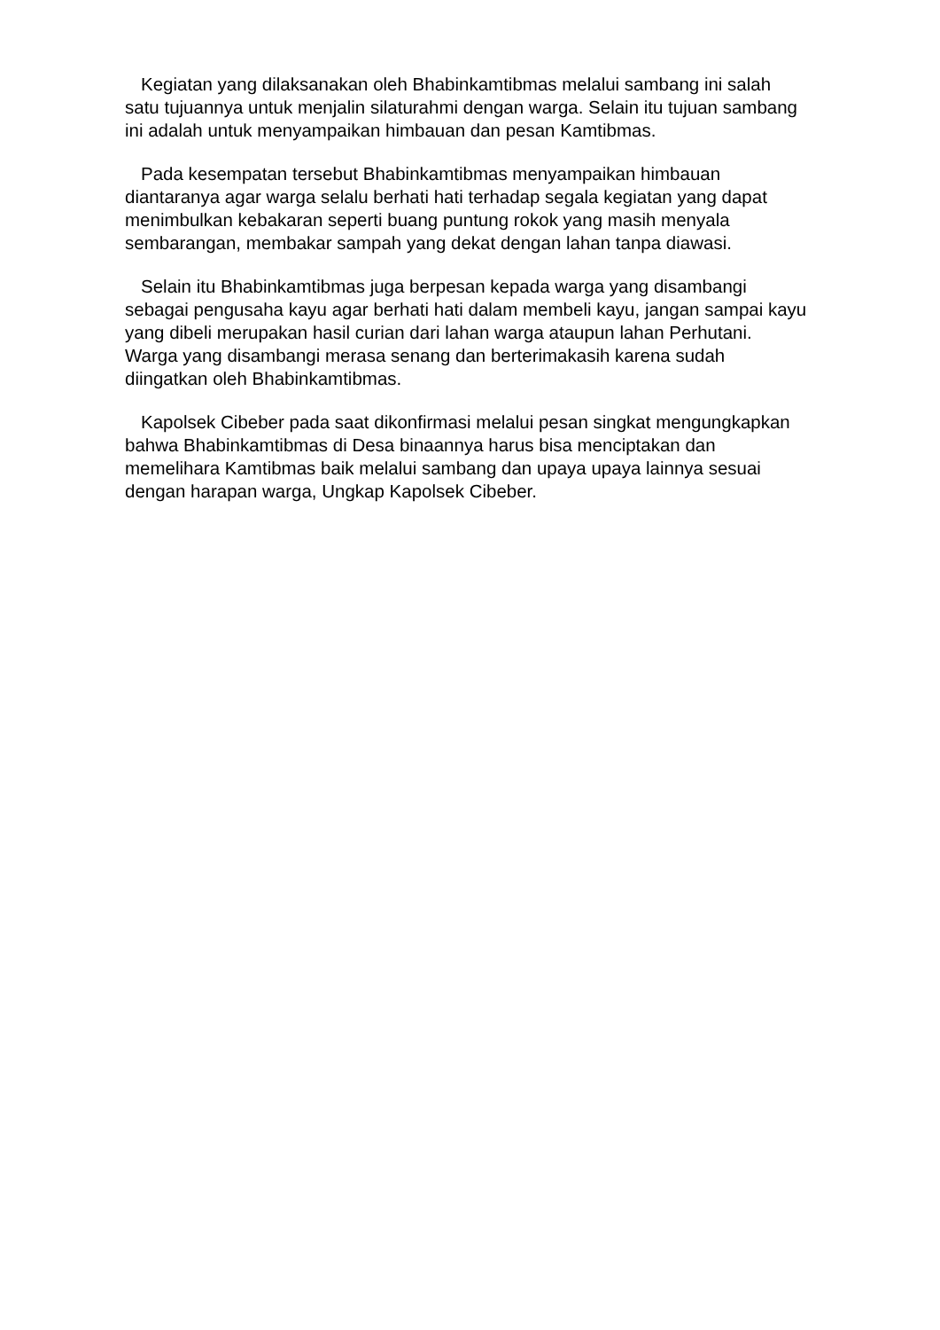Kegiatan yang dilaksanakan oleh Bhabinkamtibmas melalui sambang ini salah satu tujuannya untuk menjalin silaturahmi dengan warga. Selain itu tujuan sambang ini adalah untuk menyampaikan himbauan dan pesan Kamtibmas.
Pada kesempatan tersebut Bhabinkamtibmas menyampaikan himbauan diantaranya agar warga selalu berhati hati terhadap segala kegiatan yang dapat menimbulkan kebakaran seperti buang puntung rokok yang masih menyala sembarangan, membakar sampah yang dekat dengan lahan tanpa diawasi.
Selain itu Bhabinkamtibmas juga berpesan kepada warga yang disambangi sebagai pengusaha kayu agar berhati hati dalam membeli kayu, jangan sampai kayu yang dibeli merupakan hasil curian dari lahan warga ataupun lahan Perhutani. Warga yang disambangi merasa senang dan berterimakasih karena sudah diingatkan oleh Bhabinkamtibmas.
Kapolsek Cibeber pada saat dikonfirmasi melalui pesan singkat mengungkapkan bahwa Bhabinkamtibmas di Desa binaannya harus bisa menciptakan dan memelihara Kamtibmas baik melalui sambang dan upaya upaya lainnya sesuai dengan harapan warga, Ungkap Kapolsek Cibeber.